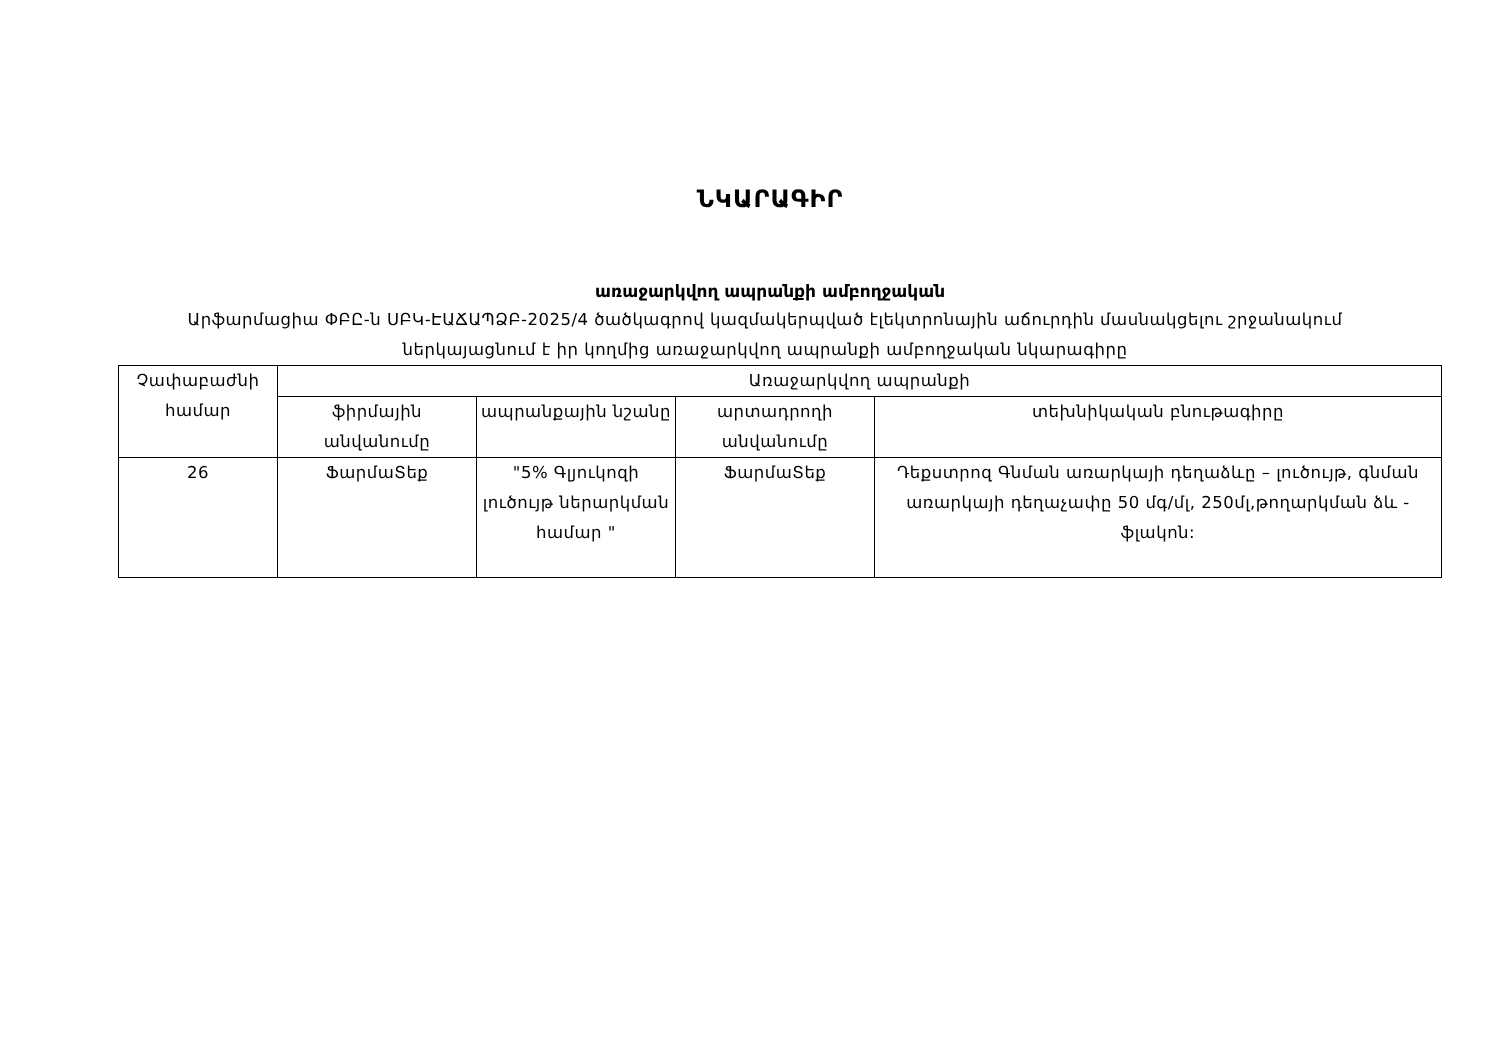ՆԿԱՐԱԳԻՐ
առաջարկվող ապրանքի ամբողջական
Արֆարմացիա ՓԲԸ-ն ՍԲԿ-ԷԱՃԱՊՁԲ-2025/4 ծածկագրով կազմակերպված էլեկտրոնային աճուրդին մասնակցելու շրջանակում ներկայացնում է իր կողմից առաջարկվող ապրանքի ամբողջական նկարագիրը
| Չափաբաժնի համար | Առաջարկվող ապրանքի | | | |
| --- | --- | --- | --- | --- |
| | ֆիրմային անվանումը | ապրանքային նշանը | արտադրողի անվանումը | տեխնիկական բնութագիրը |
| 26 | ՖարմաՏեք | "5% Գլյուկոզի լուծույթ ներարկման համար " | ՖարմաՏեք | Դեքստրոզ Գնման առարկայի դեղաձևը – լուծույթ, գնման առարկայի դեղաչափը 50 մգ/մլ, 250մլ,թողարկման ձև - ֆլակոն: |